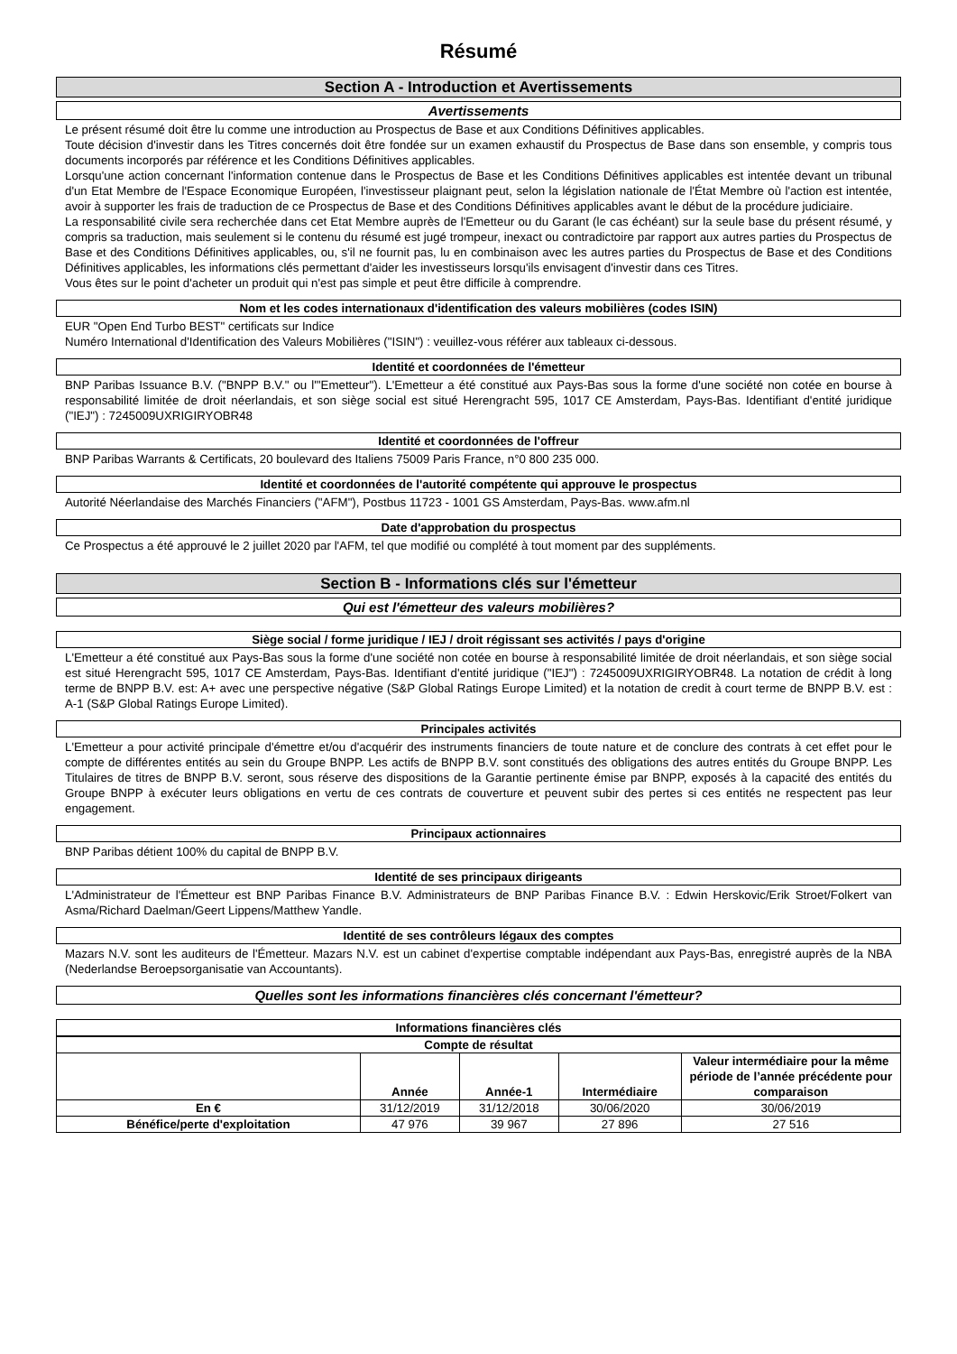Résumé
Section A - Introduction et Avertissements
Avertissements
Le présent résumé doit être lu comme une introduction au Prospectus de Base et aux Conditions Définitives applicables.
Toute décision d'investir dans les Titres concernés doit être fondée sur un examen exhaustif du Prospectus de Base dans son ensemble, y compris tous documents incorporés par référence et les Conditions Définitives applicables.
Lorsqu'une action concernant l'information contenue dans le Prospectus de Base et les Conditions Définitives applicables est intentée devant un tribunal d'un Etat Membre de l'Espace Economique Européen, l'investisseur plaignant peut, selon la législation nationale de l'État Membre où l'action est intentée, avoir à supporter les frais de traduction de ce Prospectus de Base et des Conditions Définitives applicables avant le début de la procédure judiciaire.
La responsabilité civile sera recherchée dans cet Etat Membre auprès de l'Emetteur ou du Garant (le cas échéant) sur la seule base du présent résumé, y compris sa traduction, mais seulement si le contenu du résumé est jugé trompeur, inexact ou contradictoire par rapport aux autres parties du Prospectus de Base et des Conditions Définitives applicables, ou, s'il ne fournit pas, lu en combinaison avec les autres parties du Prospectus de Base et des Conditions Définitives applicables, les informations clés permettant d'aider les investisseurs lorsqu'ils envisagent d'investir dans ces Titres.
Vous êtes sur le point d'acheter un produit qui n'est pas simple et peut être difficile à comprendre.
Nom et les codes internationaux d'identification des valeurs mobilières (codes ISIN)
EUR "Open End Turbo BEST" certificats sur Indice
Numéro International d'Identification des Valeurs Mobilières ("ISIN") : veuillez-vous référer aux tableaux ci-dessous.
Identité et coordonnées de l'émetteur
BNP Paribas Issuance B.V. ("BNPP B.V." ou l'"Emetteur"). L'Emetteur a été constitué aux Pays-Bas sous la forme d'une société non cotée en bourse à responsabilité limitée de droit néerlandais, et son siège social est situé Herengracht 595, 1017 CE Amsterdam, Pays-Bas. Identifiant d'entité juridique ("IEJ") : 7245009UXRIGIRYOBR48
Identité et coordonnées de l'offreur
BNP Paribas Warrants & Certificats, 20 boulevard des Italiens 75009 Paris France, n°0 800 235 000.
Identité et coordonnées de l'autorité compétente qui approuve le prospectus
Autorité Néerlandaise des Marchés Financiers ("AFM"), Postbus 11723 - 1001 GS Amsterdam, Pays-Bas. www.afm.nl
Date d'approbation du prospectus
Ce Prospectus a été approuvé le 2 juillet 2020 par l'AFM, tel que modifié ou complété à tout moment par des suppléments.
Section B - Informations clés sur l'émetteur
Qui est l'émetteur des valeurs mobilières?
Siège social / forme juridique / IEJ / droit régissant ses activités / pays d'origine
L'Emetteur a été constitué aux Pays-Bas sous la forme d'une société non cotée en bourse à responsabilité limitée de droit néerlandais, et son siège social est situé Herengracht 595, 1017 CE Amsterdam, Pays-Bas. Identifiant d'entité juridique ("IEJ") : 7245009UXRIGIRYOBR48. La notation de crédit à long terme de BNPP B.V. est: A+ avec une perspective négative (S&P Global Ratings Europe Limited) et la notation de credit à court terme de BNPP B.V. est : A-1 (S&P Global Ratings Europe Limited).
Principales activités
L'Emetteur a pour activité principale d'émettre et/ou d'acquérir des instruments financiers de toute nature et de conclure des contrats à cet effet pour le compte de différentes entités au sein du Groupe BNPP. Les actifs de BNPP B.V. sont constitués des obligations des autres entités du Groupe BNPP. Les Titulaires de titres de BNPP B.V. seront, sous réserve des dispositions de la Garantie pertinente émise par BNPP, exposés à la capacité des entités du Groupe BNPP à exécuter leurs obligations en vertu de ces contrats de couverture et peuvent subir des pertes si ces entités ne respectent pas leur engagement.
Principaux actionnaires
BNP Paribas détient 100% du capital de BNPP B.V.
Identité de ses principaux dirigeants
L'Administrateur de l'Émetteur est BNP Paribas Finance B.V. Administrateurs de BNP Paribas Finance B.V. : Edwin Herskovic/Erik Stroet/Folkert van Asma/Richard Daelman/Geert Lippens/Matthew Yandle.
Identité de ses contrôleurs légaux des comptes
Mazars N.V. sont les auditeurs de l'Émetteur. Mazars N.V. est un cabinet d'expertise comptable indépendant aux Pays-Bas, enregistré auprès de la NBA (Nederlandse Beroepsorganisatie van Accountants).
Quelles sont les informations financières clés concernant l'émetteur?
Informations financières clés
| Compte de résultat | | | | |
| --- | --- | --- | --- | --- |
| | Année | Année-1 | Intermédiaire | Valeur intermédiaire pour la même période de l’année précédente pour comparaison |
| En € | 31/12/2019 | 31/12/2018 | 30/06/2020 | 30/06/2019 |
| Bénéfice/perte d'exploitation | 47 976 | 39 967 | 27 896 | 27 516 |